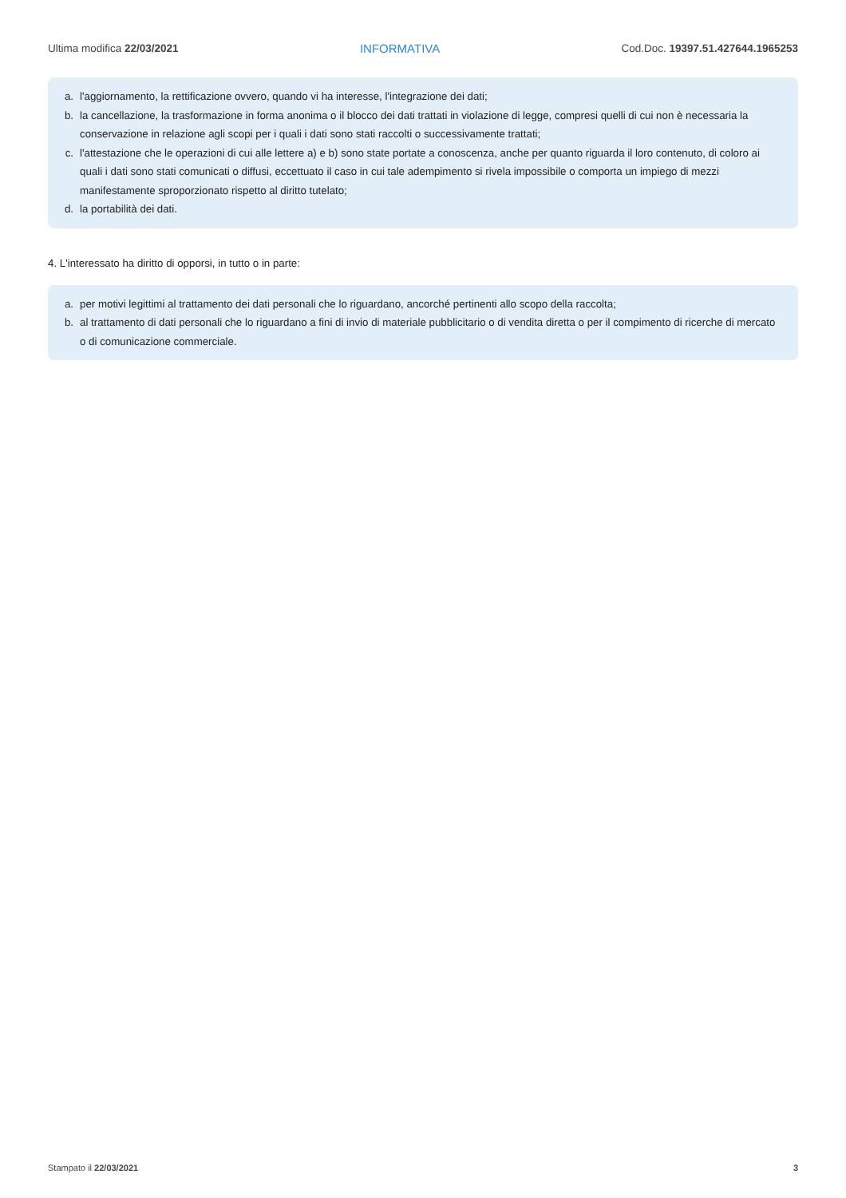Ultima modifica 22/03/2021 INFORMATIVA Cod.Doc. 19397.51.427644.1965253
a. l'aggiornamento, la rettificazione ovvero, quando vi ha interesse, l'integrazione dei dati;
b. la cancellazione, la trasformazione in forma anonima o il blocco dei dati trattati in violazione di legge, compresi quelli di cui non è necessaria la conservazione in relazione agli scopi per i quali i dati sono stati raccolti o successivamente trattati;
c. l'attestazione che le operazioni di cui alle lettere a) e b) sono state portate a conoscenza, anche per quanto riguarda il loro contenuto, di coloro ai quali i dati sono stati comunicati o diffusi, eccettuato il caso in cui tale adempimento si rivela impossibile o comporta un impiego di mezzi manifestamente sproporzionato rispetto al diritto tutelato;
d. la portabilità dei dati.
4. L'interessato ha diritto di opporsi, in tutto o in parte:
a. per motivi legittimi al trattamento dei dati personali che lo riguardano, ancorché pertinenti allo scopo della raccolta;
b. al trattamento di dati personali che lo riguardano a fini di invio di materiale pubblicitario o di vendita diretta o per il compimento di ricerche di mercato o di comunicazione commerciale.
Stampato il 22/03/2021 3